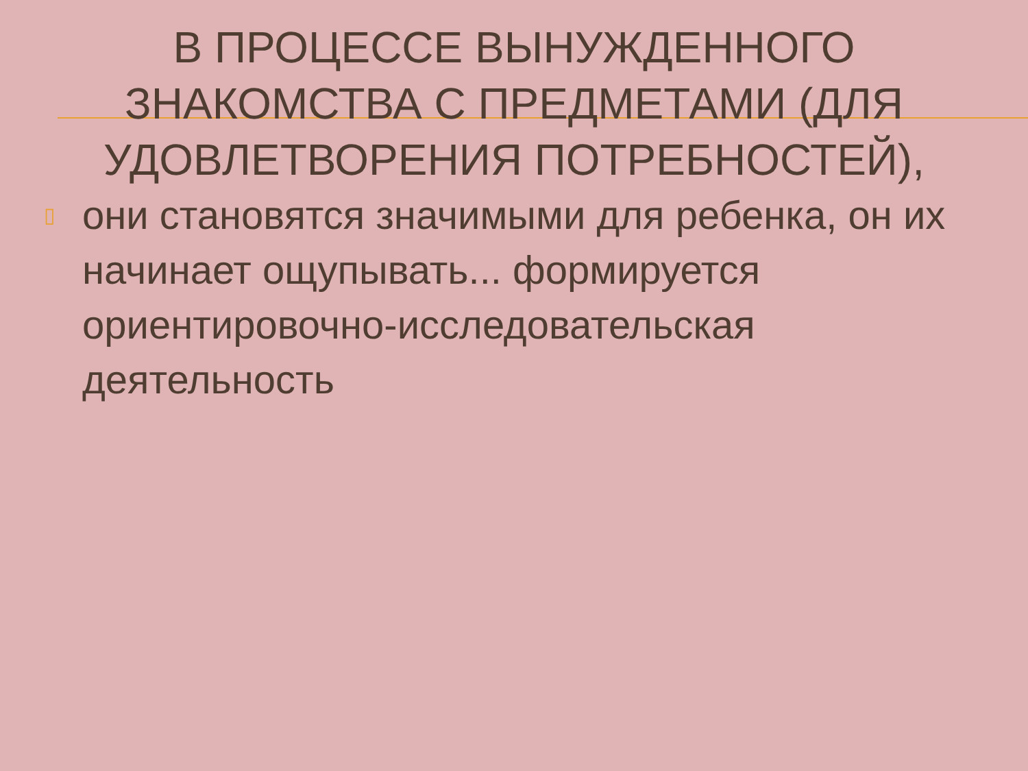В ПРОЦЕССЕ ВЫНУЖДЕННОГО ЗНАКОМСТВА С ПРЕДМЕТАМИ (ДЛЯ УДОВЛЕТВОРЕНИЯ ПОТРЕБНОСТЕЙ),
▯ они становятся значимыми для ребенка, он их начинает ощупывать... формируется ориентировочно-исследовательская деятельность